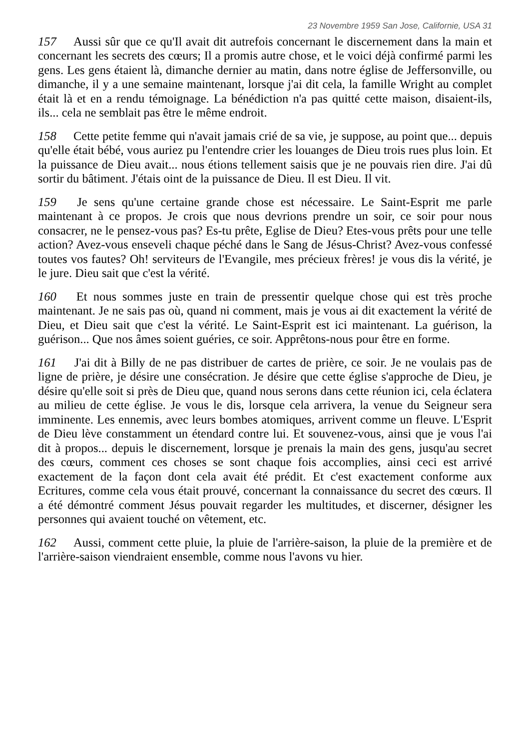23 Novembre 1959 San Jose, Californie, USA 31
157 Aussi sûr que ce qu'Il avait dit autrefois concernant le discernement dans la main et concernant les secrets des cœurs; Il a promis autre chose, et le voici déjà confirmé parmi les gens. Les gens étaient là, dimanche dernier au matin, dans notre église de Jeffersonville, ou dimanche, il y a une semaine maintenant, lorsque j'ai dit cela, la famille Wright au complet était là et en a rendu témoignage. La bénédiction n'a pas quitté cette maison, disaient-ils, ils... cela ne semblait pas être le même endroit.
158 Cette petite femme qui n'avait jamais crié de sa vie, je suppose, au point que... depuis qu'elle était bébé, vous auriez pu l'entendre crier les louanges de Dieu trois rues plus loin. Et la puissance de Dieu avait... nous étions tellement saisis que je ne pouvais rien dire. J'ai dû sortir du bâtiment. J'étais oint de la puissance de Dieu. Il est Dieu. Il vit.
159 Je sens qu'une certaine grande chose est nécessaire. Le Saint-Esprit me parle maintenant à ce propos. Je crois que nous devrions prendre un soir, ce soir pour nous consacrer, ne le pensez-vous pas? Es-tu prête, Eglise de Dieu? Etes-vous prêts pour une telle action? Avez-vous enseveli chaque péché dans le Sang de Jésus-Christ? Avez-vous confessé toutes vos fautes? Oh! serviteurs de l'Evangile, mes précieux frères! je vous dis la vérité, je le jure. Dieu sait que c'est la vérité.
160 Et nous sommes juste en train de pressentir quelque chose qui est très proche maintenant. Je ne sais pas où, quand ni comment, mais je vous ai dit exactement la vérité de Dieu, et Dieu sait que c'est la vérité. Le Saint-Esprit est ici maintenant. La guérison, la guérison... Que nos âmes soient guéries, ce soir. Apprêtons-nous pour être en forme.
161 J'ai dit à Billy de ne pas distribuer de cartes de prière, ce soir. Je ne voulais pas de ligne de prière, je désire une consécration. Je désire que cette église s'approche de Dieu, je désire qu'elle soit si près de Dieu que, quand nous serons dans cette réunion ici, cela éclatera au milieu de cette église. Je vous le dis, lorsque cela arrivera, la venue du Seigneur sera imminente. Les ennemis, avec leurs bombes atomiques, arrivent comme un fleuve. L'Esprit de Dieu lève constamment un étendard contre lui. Et souvenez-vous, ainsi que je vous l'ai dit à propos... depuis le discernement, lorsque je prenais la main des gens, jusqu'au secret des cœurs, comment ces choses se sont chaque fois accomplies, ainsi ceci est arrivé exactement de la façon dont cela avait été prédit. Et c'est exactement conforme aux Ecritures, comme cela vous était prouvé, concernant la connaissance du secret des cœurs. Il a été démontré comment Jésus pouvait regarder les multitudes, et discerner, désigner les personnes qui avaient touché on vêtement, etc.
162 Aussi, comment cette pluie, la pluie de l'arrière-saison, la pluie de la première et de l'arrière-saison viendraient ensemble, comme nous l'avons vu hier.